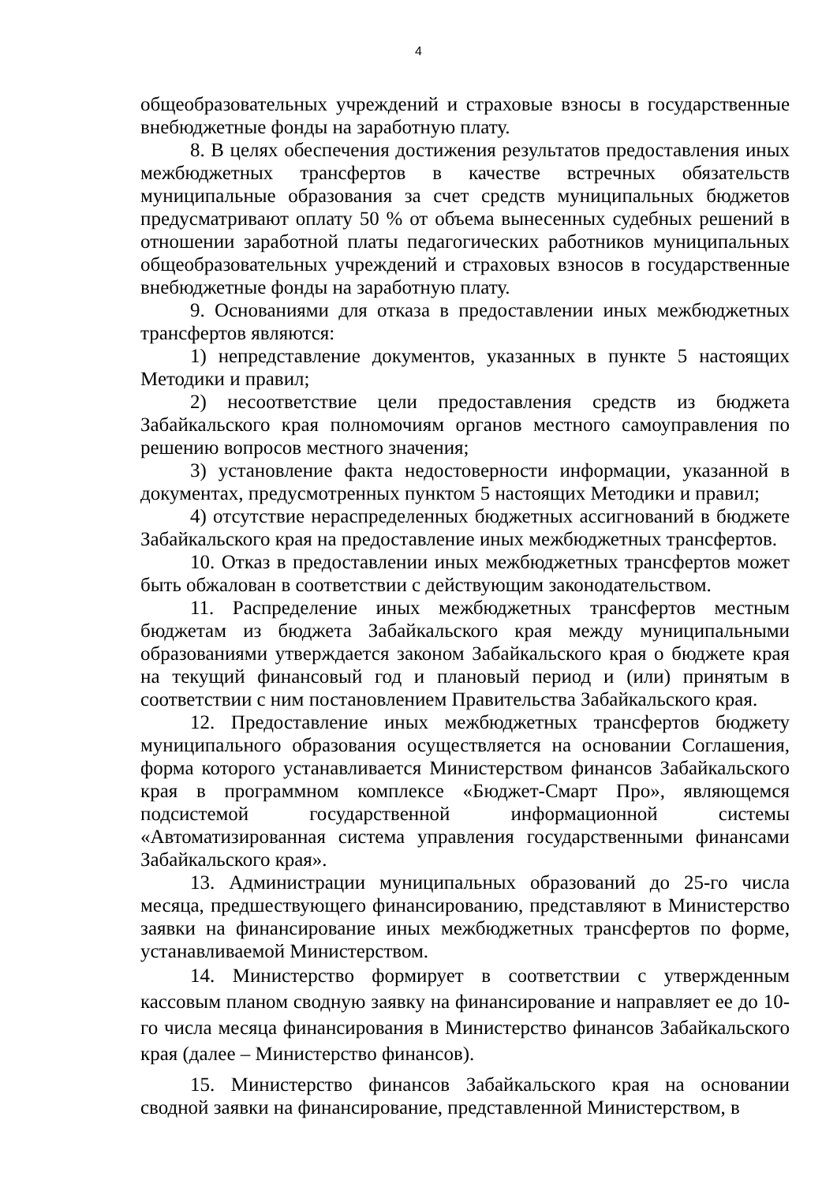4
общеобразовательных учреждений и страховые взносы в государственные внебюджетные фонды на заработную плату.
8. В целях обеспечения достижения результатов предоставления иных межбюджетных трансфертов в качестве встречных обязательств муниципальные образования за счет средств муниципальных бюджетов предусматривают оплату 50 % от объема вынесенных судебных решений в отношении заработной платы педагогических работников муниципальных общеобразовательных учреждений и страховых взносов в государственные внебюджетные фонды на заработную плату.
9. Основаниями для отказа в предоставлении иных межбюджетных трансфертов являются:
1) непредставление документов, указанных в пункте 5 настоящих Методики и правил;
2) несоответствие цели предоставления средств из бюджета Забайкальского края полномочиям органов местного самоуправления по решению вопросов местного значения;
3) установление факта недостоверности информации, указанной в документах, предусмотренных пунктом 5 настоящих Методики и правил;
4) отсутствие нераспределенных бюджетных ассигнований в бюджете Забайкальского края на предоставление иных межбюджетных трансфертов.
10. Отказ в предоставлении иных межбюджетных трансфертов может быть обжалован в соответствии с действующим законодательством.
11. Распределение иных межбюджетных трансфертов местным бюджетам из бюджета Забайкальского края между муниципальными образованиями утверждается законом Забайкальского края о бюджете края на текущий финансовый год и плановый период и (или) принятым в соответствии с ним постановлением Правительства Забайкальского края.
12. Предоставление иных межбюджетных трансфертов бюджету муниципального образования осуществляется на основании Соглашения, форма которого устанавливается Министерством финансов Забайкальского края в программном комплексе «Бюджет-Смарт Про», являющемся подсистемой государственной информационной системы «Автоматизированная система управления государственными финансами Забайкальского края».
13. Администрации муниципальных образований до 25-го числа месяца, предшествующего финансированию, представляют в Министерство заявки на финансирование иных межбюджетных трансфертов по форме, устанавливаемой Министерством.
14. Министерство формирует в соответствии с утвержденным кассовым планом сводную заявку на финансирование и направляет ее до 10-го числа месяца финансирования в Министерство финансов Забайкальского края (далее – Министерство финансов).
15. Министерство финансов Забайкальского края на основании сводной заявки на финансирование, представленной Министерством, в